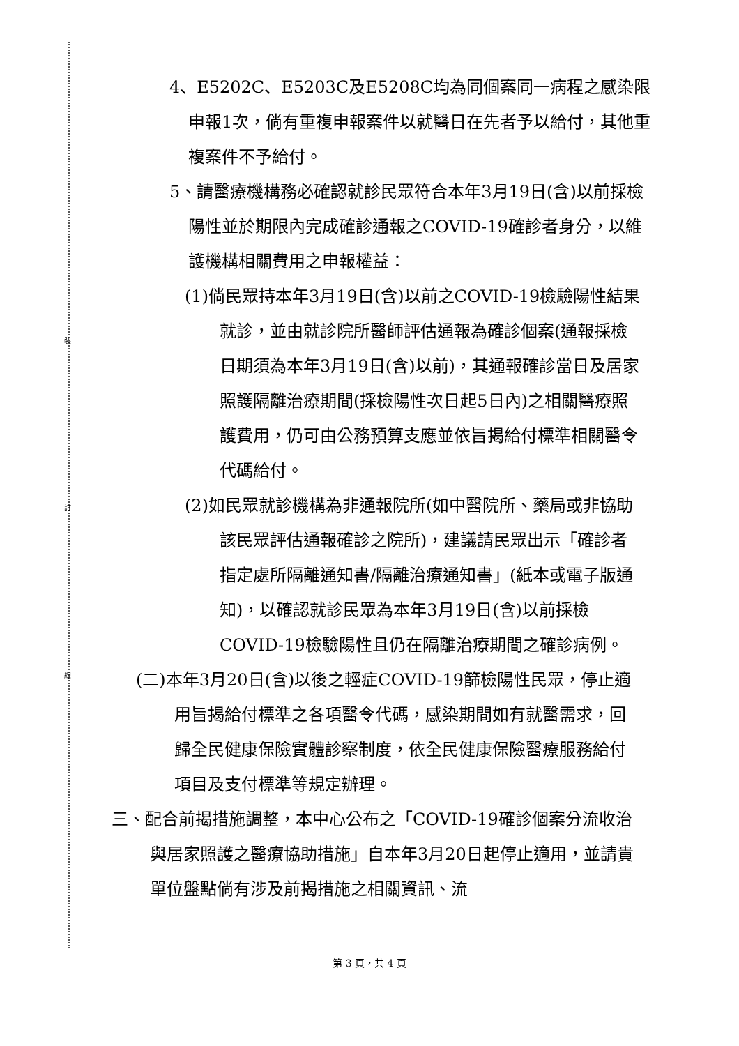裝
訂
線
4、E5202C、E5203C及E5208C均為同個案同一病程之感染限申報1次，倘有重複申報案件以就醫日在先者予以給付，其他重複案件不予給付。
5、請醫療機構務必確認就診民眾符合本年3月19日(含)以前採檢陽性並於期限內完成確診通報之COVID-19確診者身分，以維護機構相關費用之申報權益：
(1)倘民眾持本年3月19日(含)以前之COVID-19檢驗陽性結果就診，並由就診院所醫師評估通報為確診個案(通報採檢日期須為本年3月19日(含)以前)，其通報確診當日及居家照護隔離治療期間(採檢陽性次日起5日內)之相關醫療照護費用，仍可由公務預算支應並依旨揭給付標準相關醫令代碼給付。
(2)如民眾就診機構為非通報院所(如中醫院所、藥局或非協助該民眾評估通報確診之院所)，建議請民眾出示「確診者指定處所隔離通知書/隔離治療通知書」(紙本或電子版通知)，以確認就診民眾為本年3月19日(含)以前採檢COVID-19檢驗陽性且仍在隔離治療期間之確診病例。
(二)本年3月20日(含)以後之輕症COVID-19篩檢陽性民眾，停止適用旨揭給付標準之各項醫令代碼，感染期間如有就醫需求，回歸全民健康保險實體診察制度，依全民健康保險醫療服務給付項目及支付標準等規定辦理。
三、配合前揭措施調整，本中心公布之「COVID-19確診個案分流收治與居家照護之醫療協助措施」自本年3月20日起停止適用，並請貴單位盤點倘有涉及前揭措施之相關資訊、流
第 3 頁，共 4 頁